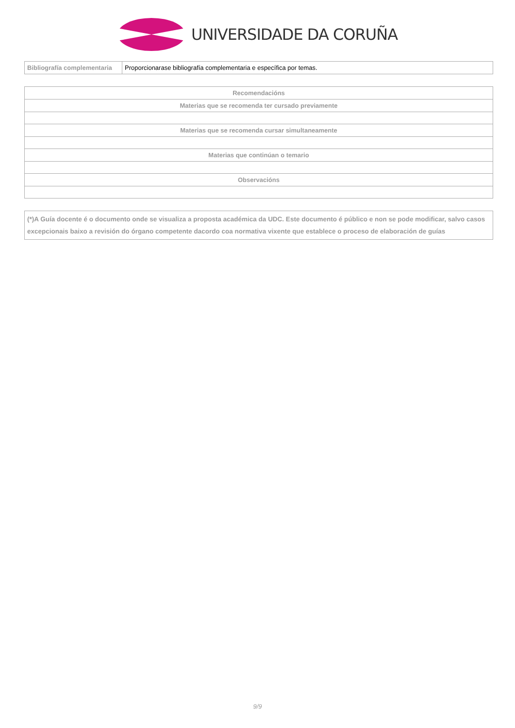UNIVERSIDADE DA CORUÑA
| Bibliografía complementaria | Proporcionarase bibliografía complementaria e específica por temas. |
| Recomendacións |
| Materias que se recomenda ter cursado previamente |
| Materias que se recomenda cursar simultaneamente |
| Materias que continúan o temario |
| Observacións |
(*)A Guía docente é o documento onde se visualiza a proposta académica da UDC. Este documento é público e non se pode modificar, salvo casos excepcionais baixo a revisión do órgano competente dacordo coa normativa vixente que establece o proceso de elaboración de guías
9/9